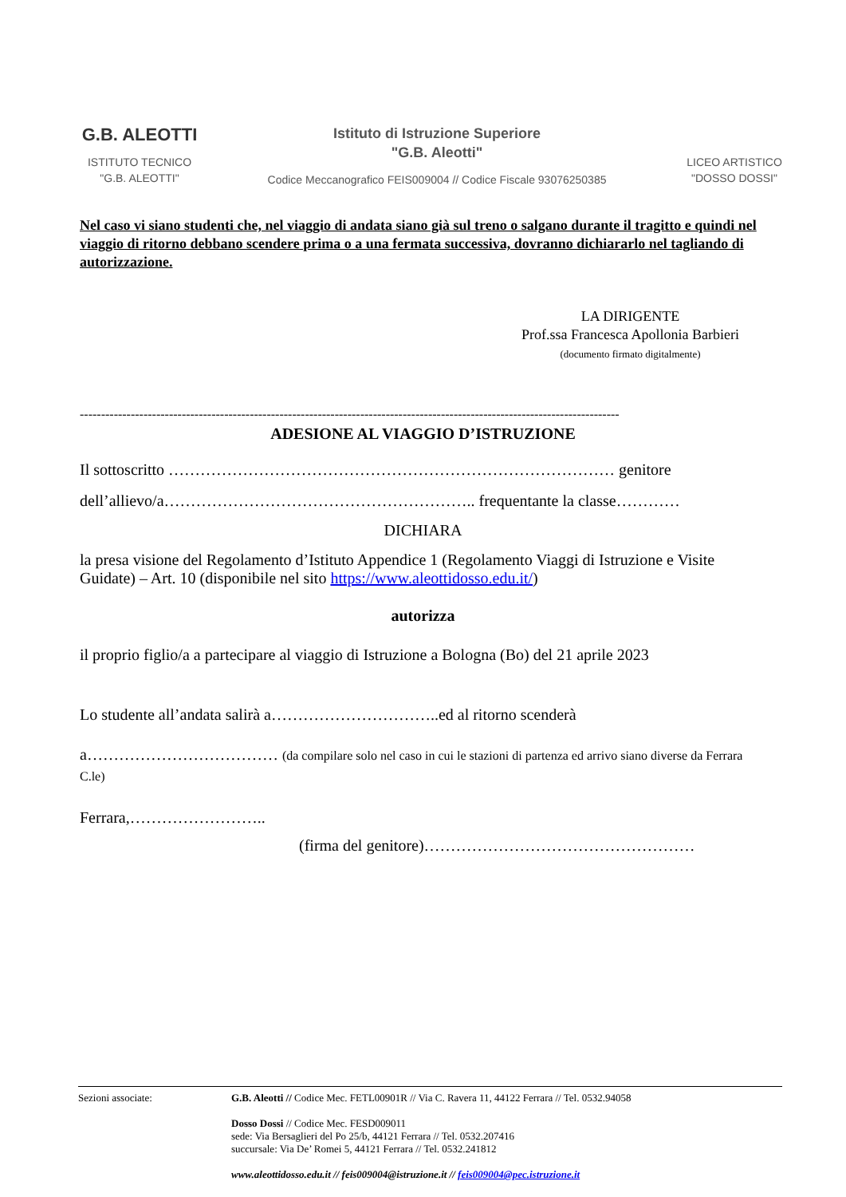G.B. ALEOTTI
ISTITUTO TECNICO
"G.B. ALEOTTI"
Istituto di Istruzione Superiore
"G.B. Aleotti"
Codice Meccanografico FEIS009004 // Codice Fiscale 93076250385
LICEO ARTISTICO
"DOSSO DOSSI"
Nel caso vi siano studenti che, nel viaggio di andata siano già sul treno o salgano durante il tragitto e quindi nel viaggio di ritorno debbano scendere prima o a una fermata successiva, dovranno dichiararlo nel tagliando di autorizzazione.
LA DIRIGENTE
Prof.ssa Francesca Apollonia Barbieri
(documento firmato digitalmente)
-------------------------------------------------------------------------------------------------------------------------------
ADESIONE AL VIAGGIO D’ISTRUZIONE
Il sottoscritto ………………………………………………………………………… genitore
dell’allievo/a………………………………………………….. frequentante la classe…………
DICHIARA
la presa visione del Regolamento d’Istituto Appendice 1 (Regolamento Viaggi di Istruzione e Visite Guidate) – Art. 10 (disponibile nel sito https://www.aleottidosso.edu.it/)
autorizza
il proprio figlio/a a partecipare al viaggio di Istruzione a Bologna (Bo) del 21 aprile 2023
Lo studente all’andata salirà a…………………………..ed al ritorno scenderà
a……………………………… (da compilare solo nel caso in cui le stazioni di partenza ed arrivo siano diverse da Ferrara C.le)
Ferrara,……………………..
(firma del genitore)……………………………………………
Sezioni associate: G.B. Aleotti // Codice Mec. FETL00901R // Via C. Ravera 11, 44122 Ferrara // Tel. 0532.94058
Dosso Dossi // Codice Mec. FESD009011
sede: Via Bersaglieri del Po 25/b, 44121 Ferrara // Tel. 0532.207416
succursale: Via De’ Romei 5, 44121 Ferrara // Tel. 0532.241812
www.aleottidosso.edu.it // feis009004@istruzione.it // feis009004@pec.istruzione.it